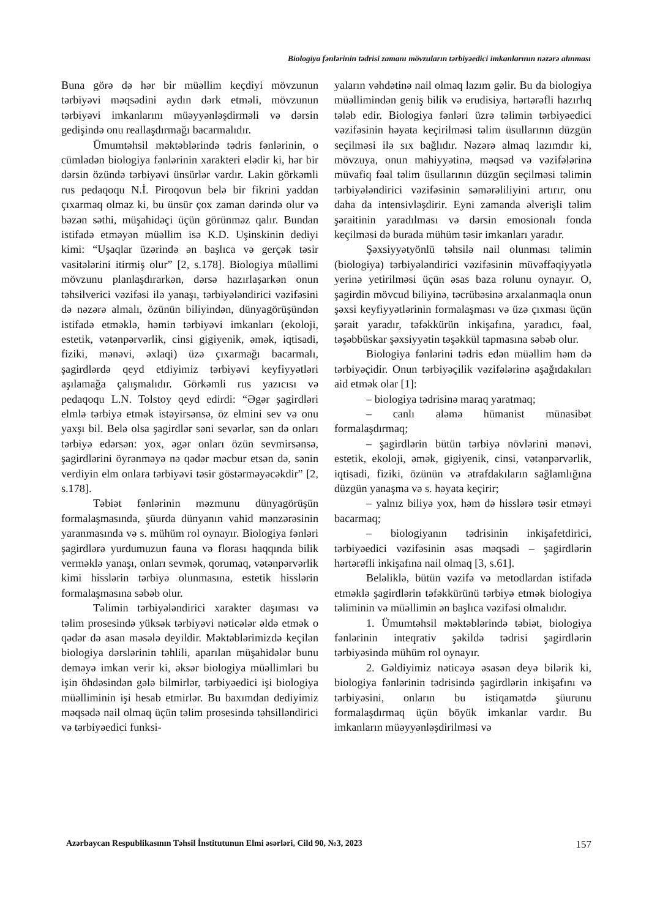Biologiya fənlərinin tədrisi zamanı mövzuların tərbiyəedici imkanlarının nəzərə alınması
Buna görə də hər bir müəllim keçdiyi mövzunun tərbiyəvi məqsədini aydın dərk etməli, mövzunun tərbiyəvi imkanlarını müəyyənləşdirməli və dərsin gedişində onu reallaşdırmağı bacarmalıdır.
Ümumtəhsil məktəblərində tədris fənlərinin, o cümlədən biologiya fənlərinin xarakteri elədir ki, hər bir dərsin özündə tərbiyəvi ünsürlər vardır. Lakin görkəmli rus pedaqoqu N.İ. Piroqovun belə bir fikrini yaddan çıxarmaq olmaz ki, bu ünsür çox zaman dərində olur və bəzən səthi, müşahidəçi üçün görünməz qalır. Bundan istifadə etməyən müəllim isə K.D. Uşinskinin dediyi kimi: “Uşaqlar üzərində ən başlıca və gerçək təsir vasitələrini itirmiş olur” [2, s.178]. Biologiya müəllimi mövzunu planlaşdırarkən, dərsə hazırlaşarkən onun təhsilverici vəzifəsi ilə yanaşı, tərbiyələndirici vəzifəsini də nəzərə almalı, özünün biliyindən, dünyagörüşündən istifadə etməklə, həmin tərbiyəvi imkanları (ekoloji, estetik, vətənpərvərlik, cinsi gigiyenik, əmək, iqtisadi, fiziki, mənəvi, əxlaqi) üzə çıxarmağı bacarmalı, şagirdlərdə qeyd etdiyimiz tərbiyəvi keyfiyyətləri aşılamağa çalışmalıdır. Görkəmli rus yazıcısı və pedaqoqu L.N. Tolstoy qeyd edirdi: “Əgər şagirdləri elmlə tərbiyə etmək istəyirsənsə, öz elmini sev və onu yaxşı bil. Belə olsa şagirdlər səni sevərlər, sən də onları tərbiyə edərsən: yox, əgər onları özün sevmirsənsə, şagirdlərini öyrənməyə nə qədər məcbur etsən də, sənin verdiyin elm onlara tərbiyəvi təsir göstərməyəcəkdir” [2, s.178].
Təbiət fənlərinin məzmunu dünyagörüşün formalaşmasında, şüurda dünyanın vahid mənzərəsinin yaranmasında və s. mühüm rol oynayır. Biologiya fənləri şagirdlərə yurdumuzun fauna və florası haqqında bilik verməklə yanaşı, onları sevmək, qorumaq, vətənpərvərlik kimi hisslərin tərbiyə olunmasına, estetik hisslərin formalaşmasına səbəb olur.
Təlimin tərbiyələndirici xarakter daşıması və təlim prosesində yüksək tərbiyəvi nəticələr əldə etmək o qədər də asan məsələ deyildir. Məktəblərimizdə keçilən biologiya dərslərinin təhlili, aparılan müşahidələr bunu deməyə imkan verir ki, əksər biologiya müəllimləri bu işin öhdəsindən gələ bilmirlər, tərbiyəedici işi biologiya müəlliminin işi hesab etmirlər. Bu baxımdan dediyimiz məqsədə nail olmaq üçün təlim prosesində təhsilləndirici və tərbiyəedici funksi-
yaların vəhdətinə nail olmaq lazım gəlir. Bu da biologiya müəllimindən geniş bilik və erudisiya, hərtərəfli hazırlıq tələb edir. Biologiya fənləri üzrə təlimin tərbiyəedici vəzifəsinin həyata keçirilməsi təlim üsullarının düzgün seçilməsi ilə sıx bağlıdır. Nəzərə almaq lazımdır ki, mövzuya, onun mahiyyətinə, məqsəd və vəzifələrinə müvafiq fəal təlim üsullarının düzgün seçilməsi təlimin tərbiyələndirici vəzifəsinin səmərəliliyini artırır, onu daha da intensivləşdirir. Eyni zamanda əlverişli təlim şəraitinin yaradılması və dərsin emosionalı fonda keçilməsi də burada mühüm təsir imkanları yaradır.
Şəxsiyyətyönlü təhsilə nail olunması təlimin (biologiya) tərbiyələndirici vəzifəsinin müvəffəqiyyətlə yerinə yetirilməsi üçün əsas baza rolunu oynayır. O, şagirdin mövcud biliyinə, təcrübəsinə arxalanmaqla onun şəxsi keyfiyyətlərinin formalaşması və üzə çıxması üçün şərait yaradır, təfəkkürün inkişafına, yaradıcı, fəal, təşəbbüskar şəxsiyyətin təşəkkül tapmasına səbəb olur.
Biologiya fənlərini tədris edən müəllim həm də tərbiyəçidir. Onun tərbiyəçilik vəzifələrinə aşağıdakıları aid etmək olar [1]:
– biologiya tədrisinə maraq yaratmaq;
– canlı aləmə hümanist münasibət formalaşdırmaq;
– şagirdlərin bütün tərbiyə növlərini mənəvi, estetik, ekoloji, əmək, gigiyenik, cinsi, vətənpərvərlik, iqtisadi, fiziki, özünün və ətrafdakıların sağlamlığına düzgün yanaşma və s. həyata keçirir;
– yalnız biliyə yox, həm də hisslərə təsir etməyi bacarmaq;
– biologiyanın tədrisinin inkişafetdirici, tərbiyəedici vəzifəsinin əsas məqsədi – şagirdlərin hərtərəfli inkişafına nail olmaq [3, s.61].
Beləliklə, bütün vəzifə və metodlardan istifadə etməklə şagirdlərin təfəkkürünü tərbiyə etmək biologiya təliminin və müəllimin ən başlıca vəzifəsi olmalıdır.
1. Ümumtəhsil məktəblərində təbiət, biologiya fənlərinin inteqrativ şəkildə tədrisi şagirdlərin tərbiyəsində mühüm rol oynayır.
2. Gəldiyimiz nəticəyə əsasən deyə bilərik ki, biologiya fənlərinin tədrisində şagirdlərin inkişafını və tərbiyəsini, onların bu istiqamətdə şüurunu formalaşdırmaq üçün böyük imkanlar vardır. Bu imkanların müəyyənləşdirilməsi və
Azərbaycan Respublikasının Təhsil İnstitutunun Elmi əsərləri, Cild 90, №3, 2023 157